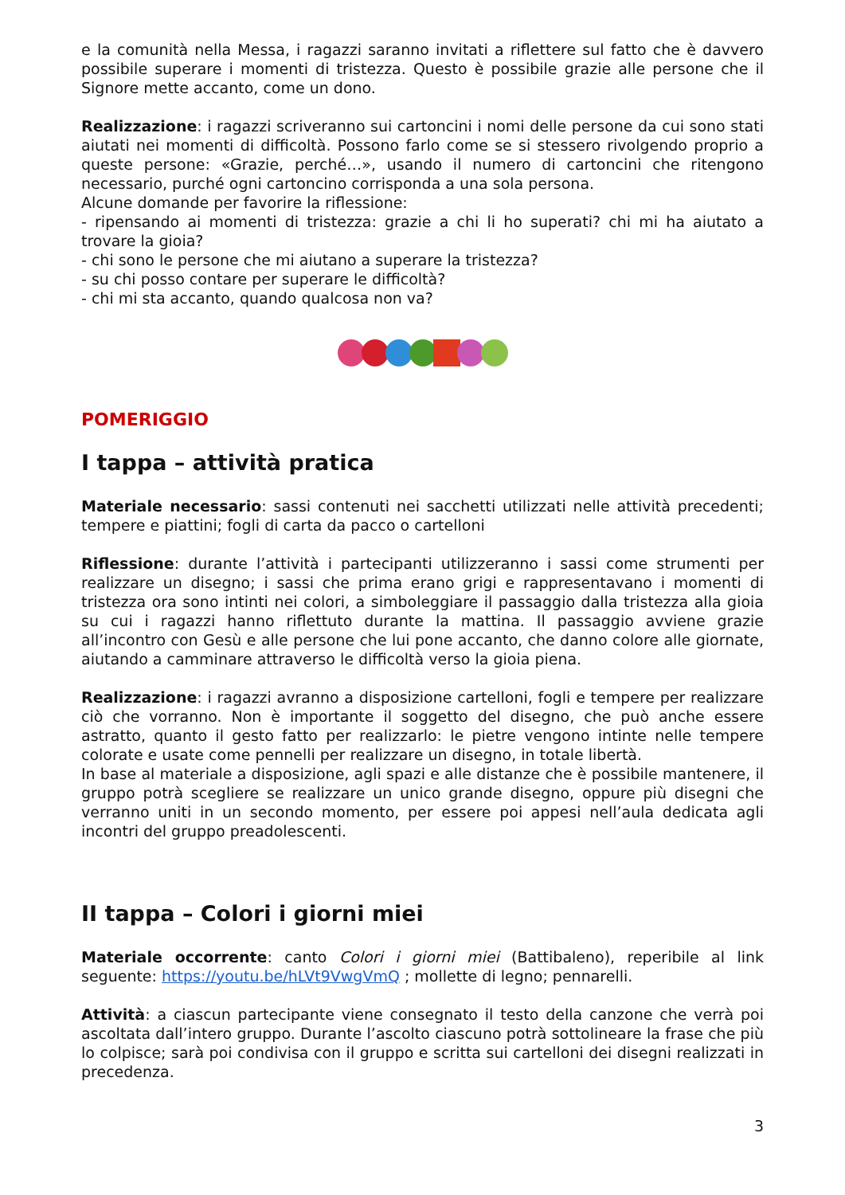e la comunità nella Messa, i ragazzi saranno invitati a riflettere sul fatto che è davvero possibile superare i momenti di tristezza. Questo è possibile grazie alle persone che il Signore mette accanto, come un dono.
Realizzazione: i ragazzi scriveranno sui cartoncini i nomi delle persone da cui sono stati aiutati nei momenti di difficoltà. Possono farlo come se si stessero rivolgendo proprio a queste persone: «Grazie, perché…», usando il numero di cartoncini che ritengono necessario, purché ogni cartoncino corrisponda a una sola persona.
Alcune domande per favorire la riflessione:
- ripensando ai momenti di tristezza: grazie a chi li ho superati? chi mi ha aiutato a trovare la gioia?
- chi sono le persone che mi aiutano a superare la tristezza?
- su chi posso contare per superare le difficoltà?
- chi mi sta accanto, quando qualcosa non va?
POMERIGGIO
I tappa – attività pratica
Materiale necessario: sassi contenuti nei sacchetti utilizzati nelle attività precedenti; tempere e piattini; fogli di carta da pacco o cartelloni
Riflessione: durante l’attività i partecipanti utilizzeranno i sassi come strumenti per realizzare un disegno; i sassi che prima erano grigi e rappresentavano i momenti di tristezza ora sono intinti nei colori, a simboleggiare il passaggio dalla tristezza alla gioia su cui i ragazzi hanno riflettuto durante la mattina. Il passaggio avviene grazie all’incontro con Gesù e alle persone che lui pone accanto, che danno colore alle giornate, aiutando a camminare attraverso le difficoltà verso la gioia piena.
Realizzazione: i ragazzi avranno a disposizione cartelloni, fogli e tempere per realizzare ciò che vorranno. Non è importante il soggetto del disegno, che può anche essere astratto, quanto il gesto fatto per realizzarlo: le pietre vengono intinte nelle tempere colorate e usate come pennelli per realizzare un disegno, in totale libertà.
In base al materiale a disposizione, agli spazi e alle distanze che è possibile mantenere, il gruppo potrà scegliere se realizzare un unico grande disegno, oppure più disegni che verranno uniti in un secondo momento, per essere poi appesi nell’aula dedicata agli incontri del gruppo preadolescenti.
II tappa – Colori i giorni miei
Materiale occorrente: canto Colori i giorni miei (Battibaleno), reperibile al link seguente: https://youtu.be/hLVt9VwgVmQ ; mollette di legno; pennarelli.
Attività: a ciascun partecipante viene consegnato il testo della canzone che verrà poi ascoltata dall’intero gruppo. Durante l’ascolto ciascuno potrà sottolineare la frase che più lo colpisce; sarà poi condivisa con il gruppo e scritta sui cartelloni dei disegni realizzati in precedenza.
3